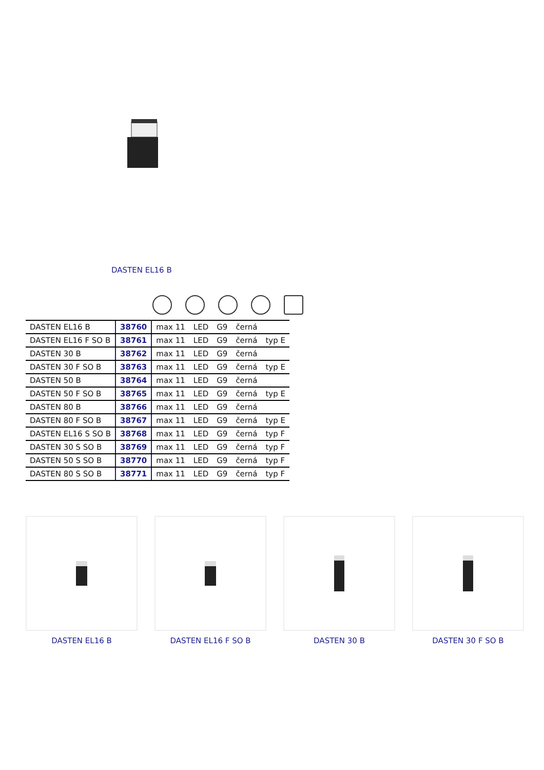DASTEN EL16 B
| DASTEN EL16 B | 38760 | max 11 | LED | G9 | černá | |
| DASTEN EL16 F SO B | 38761 | max 11 | LED | G9 | černá | typ E |
| DASTEN 30 B | 38762 | max 11 | LED | G9 | černá | |
| DASTEN 30 F SO B | 38763 | max 11 | LED | G9 | černá | typ E |
| DASTEN 50 B | 38764 | max 11 | LED | G9 | černá | |
| DASTEN 50 F SO B | 38765 | max 11 | LED | G9 | černá | typ E |
| DASTEN 80 B | 38766 | max 11 | LED | G9 | černá | |
| DASTEN 80 F SO B | 38767 | max 11 | LED | G9 | černá | typ E |
| DASTEN EL16 S SO B | 38768 | max 11 | LED | G9 | černá | typ F |
| DASTEN 30 S SO B | 38769 | max 11 | LED | G9 | černá | typ F |
| DASTEN 50 S SO B | 38770 | max 11 | LED | G9 | černá | typ F |
| DASTEN 80 S SO B | 38771 | max 11 | LED | G9 | černá | typ F |
DASTEN EL16 B DASTEN EL16 F SO B DASTEN 30 B DASTEN 30 F SO B